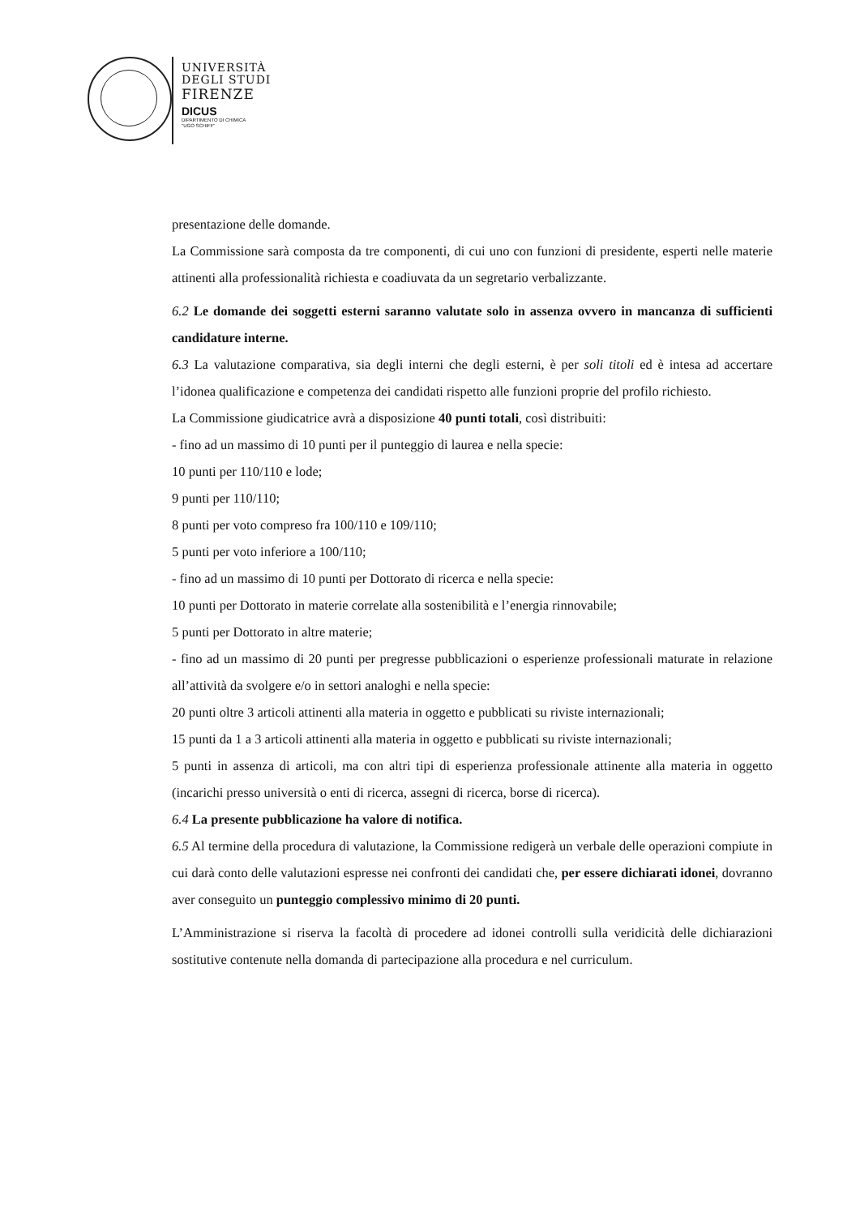UNIVERSITÀ
DEGLI STUDI
FIRENZE
DICUS
DIPARTIMENTO DI CHIMICA
"UGO SCHIFF"
presentazione delle domande.
La Commissione sarà composta da tre componenti, di cui uno con funzioni di presidente, esperti nelle materie attinenti alla professionalità richiesta e coadiuvata da un segretario verbalizzante.
6.2 Le domande dei soggetti esterni saranno valutate solo in assenza ovvero in mancanza di sufficienti candidature interne.
6.3 La valutazione comparativa, sia degli interni che degli esterni, è per soli titoli ed è intesa ad accertare l’idonea qualificazione e competenza dei candidati rispetto alle funzioni proprie del profilo richiesto.
La Commissione giudicatrice avrà a disposizione 40 punti totali, così distribuiti:
- fino ad un massimo di 10 punti per il punteggio di laurea e nella specie:
10 punti per 110/110 e lode;
9 punti per 110/110;
8 punti per voto compreso fra 100/110 e 109/110;
5 punti per voto inferiore a 100/110;
- fino ad un massimo di 10 punti per Dottorato di ricerca e nella specie:
10 punti per Dottorato in materie correlate alla sostenibilità e l’energia rinnovabile;
5 punti per Dottorato in altre materie;
- fino ad un massimo di 20 punti per pregresse pubblicazioni o esperienze professionali maturate in relazione all’attività da svolgere e/o in settori analoghi e nella specie:
20 punti oltre 3 articoli attinenti alla materia in oggetto e pubblicati su riviste internazionali;
15 punti da 1 a 3 articoli attinenti alla materia in oggetto e pubblicati su riviste internazionali;
5 punti in assenza di articoli, ma con altri tipi di esperienza professionale attinente alla materia in oggetto (incarichi presso università o enti di ricerca, assegni di ricerca, borse di ricerca).
6.4 La presente pubblicazione ha valore di notifica.
6.5 Al termine della procedura di valutazione, la Commissione redigerà un verbale delle operazioni compiute in cui darà conto delle valutazioni espresse nei confronti dei candidati che, per essere dichiarati idonei, dovranno aver conseguito un punteggio complessivo minimo di 20 punti.
L’Amministrazione si riserva la facoltà di procedere ad idonei controlli sulla veridicità delle dichiarazioni sostitutive contenute nella domanda di partecipazione alla procedura e nel curriculum.